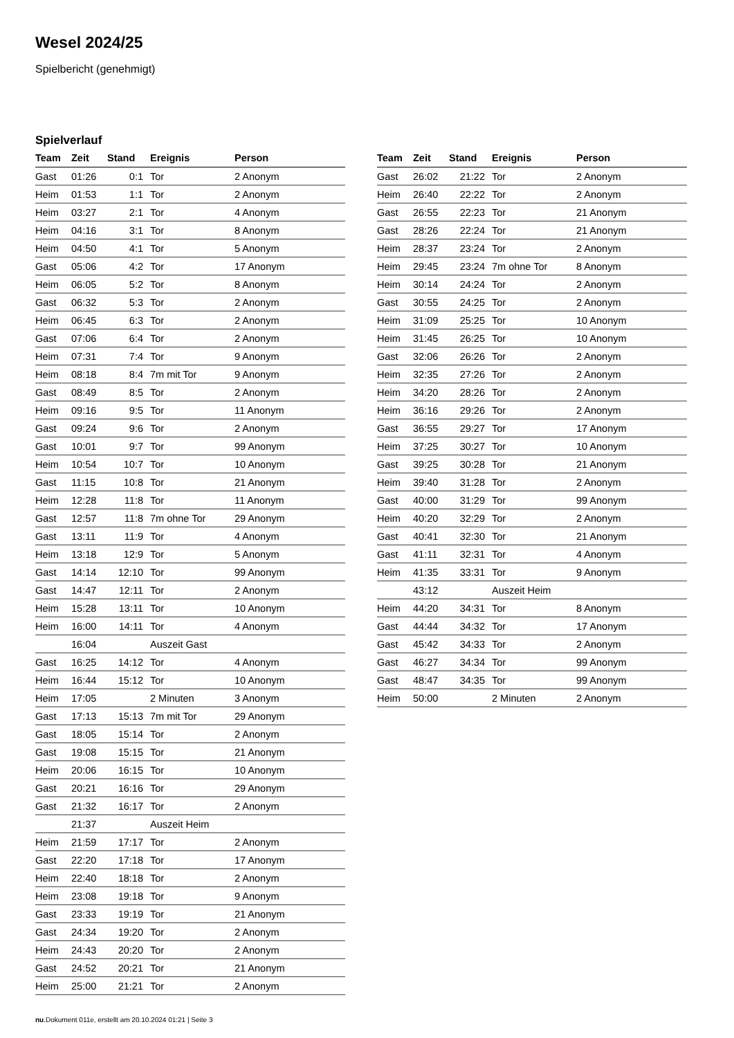Wesel 2024/25
Spielbericht (genehmigt)
Spielverlauf
| Team | Zeit | Stand | Ereignis | Person |
| --- | --- | --- | --- | --- |
| Gast | 01:26 | 0:1 | Tor | 2 Anonym |
| Heim | 01:53 | 1:1 | Tor | 2 Anonym |
| Heim | 03:27 | 2:1 | Tor | 4 Anonym |
| Heim | 04:16 | 3:1 | Tor | 8 Anonym |
| Heim | 04:50 | 4:1 | Tor | 5 Anonym |
| Gast | 05:06 | 4:2 | Tor | 17 Anonym |
| Heim | 06:05 | 5:2 | Tor | 8 Anonym |
| Gast | 06:32 | 5:3 | Tor | 2 Anonym |
| Heim | 06:45 | 6:3 | Tor | 2 Anonym |
| Gast | 07:06 | 6:4 | Tor | 2 Anonym |
| Heim | 07:31 | 7:4 | Tor | 9 Anonym |
| Heim | 08:18 | 8:4 | 7m mit Tor | 9 Anonym |
| Gast | 08:49 | 8:5 | Tor | 2 Anonym |
| Heim | 09:16 | 9:5 | Tor | 11 Anonym |
| Gast | 09:24 | 9:6 | Tor | 2 Anonym |
| Gast | 10:01 | 9:7 | Tor | 99 Anonym |
| Heim | 10:54 | 10:7 | Tor | 10 Anonym |
| Gast | 11:15 | 10:8 | Tor | 21 Anonym |
| Heim | 12:28 | 11:8 | Tor | 11 Anonym |
| Gast | 12:57 | 11:8 | 7m ohne Tor | 29 Anonym |
| Gast | 13:11 | 11:9 | Tor | 4 Anonym |
| Heim | 13:18 | 12:9 | Tor | 5 Anonym |
| Gast | 14:14 | 12:10 | Tor | 99 Anonym |
| Gast | 14:47 | 12:11 | Tor | 2 Anonym |
| Heim | 15:28 | 13:11 | Tor | 10 Anonym |
| Heim | 16:00 | 14:11 | Tor | 4 Anonym |
| | 16:04 | | Auszeit Gast | |
| Gast | 16:25 | 14:12 | Tor | 4 Anonym |
| Heim | 16:44 | 15:12 | Tor | 10 Anonym |
| Heim | 17:05 | | 2 Minuten | 3 Anonym |
| Gast | 17:13 | 15:13 | 7m mit Tor | 29 Anonym |
| Gast | 18:05 | 15:14 | Tor | 2 Anonym |
| Gast | 19:08 | 15:15 | Tor | 21 Anonym |
| Heim | 20:06 | 16:15 | Tor | 10 Anonym |
| Gast | 20:21 | 16:16 | Tor | 29 Anonym |
| Gast | 21:32 | 16:17 | Tor | 2 Anonym |
| | 21:37 | | Auszeit Heim | |
| Heim | 21:59 | 17:17 | Tor | 2 Anonym |
| Gast | 22:20 | 17:18 | Tor | 17 Anonym |
| Heim | 22:40 | 18:18 | Tor | 2 Anonym |
| Heim | 23:08 | 19:18 | Tor | 9 Anonym |
| Gast | 23:33 | 19:19 | Tor | 21 Anonym |
| Gast | 24:34 | 19:20 | Tor | 2 Anonym |
| Heim | 24:43 | 20:20 | Tor | 2 Anonym |
| Gast | 24:52 | 20:21 | Tor | 21 Anonym |
| Heim | 25:00 | 21:21 | Tor | 2 Anonym |
| Team | Zeit | Stand | Ereignis | Person |
| --- | --- | --- | --- | --- |
| Gast | 26:02 | 21:22 | Tor | 2 Anonym |
| Heim | 26:40 | 22:22 | Tor | 2 Anonym |
| Gast | 26:55 | 22:23 | Tor | 21 Anonym |
| Gast | 28:26 | 22:24 | Tor | 21 Anonym |
| Heim | 28:37 | 23:24 | Tor | 2 Anonym |
| Heim | 29:45 | 23:24 | 7m ohne Tor | 8 Anonym |
| Heim | 30:14 | 24:24 | Tor | 2 Anonym |
| Gast | 30:55 | 24:25 | Tor | 2 Anonym |
| Heim | 31:09 | 25:25 | Tor | 10 Anonym |
| Heim | 31:45 | 26:25 | Tor | 10 Anonym |
| Gast | 32:06 | 26:26 | Tor | 2 Anonym |
| Heim | 32:35 | 27:26 | Tor | 2 Anonym |
| Heim | 34:20 | 28:26 | Tor | 2 Anonym |
| Heim | 36:16 | 29:26 | Tor | 2 Anonym |
| Gast | 36:55 | 29:27 | Tor | 17 Anonym |
| Heim | 37:25 | 30:27 | Tor | 10 Anonym |
| Gast | 39:25 | 30:28 | Tor | 21 Anonym |
| Heim | 39:40 | 31:28 | Tor | 2 Anonym |
| Gast | 40:00 | 31:29 | Tor | 99 Anonym |
| Heim | 40:20 | 32:29 | Tor | 2 Anonym |
| Gast | 40:41 | 32:30 | Tor | 21 Anonym |
| Gast | 41:11 | 32:31 | Tor | 4 Anonym |
| Heim | 41:35 | 33:31 | Tor | 9 Anonym |
| | 43:12 | | Auszeit Heim | |
| Heim | 44:20 | 34:31 | Tor | 8 Anonym |
| Gast | 44:44 | 34:32 | Tor | 17 Anonym |
| Gast | 45:42 | 34:33 | Tor | 2 Anonym |
| Gast | 46:27 | 34:34 | Tor | 99 Anonym |
| Gast | 48:47 | 34:35 | Tor | 99 Anonym |
| Heim | 50:00 | | 2 Minuten | 2 Anonym |
nu.Dokument 011e, erstellt am 20.10.2024 01:21 | Seite 3